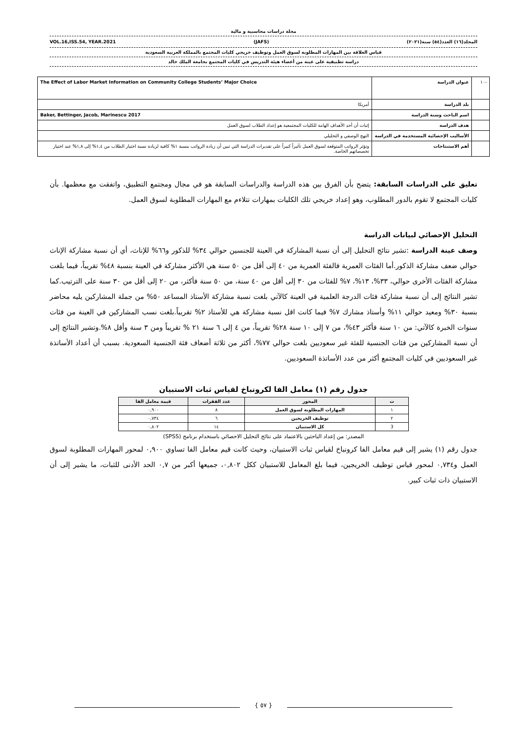مجلة دراسات محاسبية و مالية
المجلد(١٦) العدد(٥٤) سنة(٢٠٢١) (JAFS) VOL.16,ISS.54, YEAR.2021
قياس العلاقة بين المهارات المطلوبة لسوق العمل وتوظيف خريجي كليات المجتمع بالمملكة العربية السعودية
دراسة تطبيقية على عينة من أعضاء هيئة التدريس في كليات المجتمع بجامعة الملك خالد
| -١٠ | عنوان الدراسة | The Effect of Labor Market Information on Community College Students’ Major Choice |
| | بلد الدراسة | أمريكا |
| | اسم الباحث وسنة الدراسة | Baker, Bettinger, Jacob, Marinescu 2017 |
| | هدف الدراسة | إثبات أن أحد الأهداف الهامة للكليات المجتمعية هو إعداد الطلاب لسوق العمل |
| | الأساليب الإحصائية المستخدمة في الدراسة | النهج الوصفي و التحليلي |
| | أهم الاستنتاجات | وتؤثر الرواتب المتوقعة لسوق العمل تأثيراً كبيراً على تقديرات الدراسة التي تبين أن زيادة الرواتب بنسبة ١% كافية لزيادة نسبة اختيار الطلاب من ١,٤% إلى ١,٨% عند اختيار تخصصاتهم الخاصة. |
تعليق على الدراسات السابقة: يتضح بأن الفرق بين هذه الدراسة والدراسات السابقة هو في مجال ومجتمع التطبيق، واتفقت مع معظمها. بأن كليات المجتمع لا تقوم بالدور المطلوب، وهو إعداد خريجي تلك الكليات بمهارات تتلاءم مع المهارات المطلوبة لسوق العمل.
التحليل الإحصائي لبيانات الدراسة
وصف عينة الدراسة :تشير نتائج التحليل إلى أن نسبة المشاركة في العينة للجنسين حوالي ٣٤% للذكور و٦٦% للإناث، أي أن نسبة مشاركة الإناث حوالي ضعف مشاركة الذكور.أما الفئات العمرية فالفئة العمرية من ٤٠ إلى أقل من ٥٠ سنة هي الأكثر مشاركة في العينة بنسبة ٤٨% تقريباً، فيما بلغت مشاركة الفئات الأخرى حوالي، ٣٣%، ١٣%، ٧% للفئات من ٣٠ إلى أقل من ٤٠ سنة، من ٥٠ سنة فأكثر، من ٢٠ إلى أقل من ٣٠ سنة على الترتيب.كما تشير النتائج إلى أن نسبة مشاركة فئات الدرجة العلمية في العينة كالآتي بلغت نسبة مشاركة الأستاذ المساعد ٥٠% من جملة المشاركين يليه محاضر بنسبة ٣٠% ومعيد حوالي ١١% وأستاذ مشارك ٧% فيما كانت اقل نسبة مشاركة هي للأستاذ ٢% تقريباً.بلغت نسب المشاركين في العينة من فئات سنوات الخبرة كالآتي: من ١٠ سنة فأكثر ٤٣%، من ٧ إلى ١٠ سنة ٢٨% تقريباً، من ٤ إلى ٦ سنة ٢١ % تقريباً ومن ٣ سنة وأقل ٨%.وتشير النتائج إلى أن نسبة المشاركين من فئات الجنسية للفئة غير سعوديين بلغت حوالي ٧٧%، أكثر من ثلاثة أضعاف فئة الجنسية السعودية. بسبب أن أعداد الأساتذة غير السعوديين في كليات المجتمع أكثر من عدد الأساتذة السعوديين.
جدول رقم (١) معامل الفا لكرونباخ لقياس ثبات الاستبيان
| ت | المحور | عدد الفقرات | قيمة معامل الفا |
| --- | --- | --- | --- |
| ١ | المهارات المطلوبة لسوق العمل | ٨ | ٠,٩٠٠ |
| ٢ | توظيف الخريجين | ٦ | ٠,٧٣٤ |
| 3 | كل الاستبيان | ١٤ | ٠,٨٠٢ |
المصدر: من إعداد الباحثين بالاعتماد على نتائج التحليل الاحصائي باستخدام برنامج (SPSS)
جدول رقم (١) يشير إلى قيم معامل الفا كرونباخ لقياس ثبات الاستبيان، وحيث كانت قيم معامل الفا تساوي ٠,٩٠٠ لمحور المهارات المطلوبة لسوق العمل و٠,٧٣٤ لمحور قياس توظيف الخريجين، فيما بلغ المعامل للاستبيان ككل ٠,٨٠٢، جميعها أكبر من ٠,٧ الحد الأدنى للثبات، ما يشير إلى أن الاستبيان ذات ثبات كبير.
{ ٥٧ }